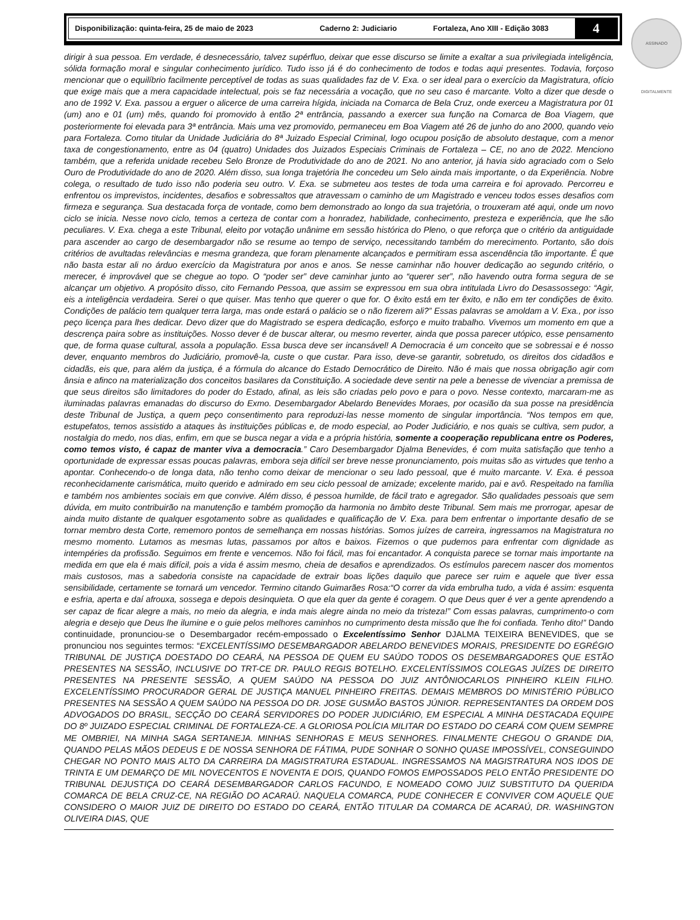Disponibilização: quinta-feira, 25 de maio de 2023 Caderno 2: Judiciario Fortaleza, Ano XIII - Edição 3083
4
ASSINADO DIGITALMENTE
dirigir à sua pessoa. Em verdade, é desnecessário, talvez supérfluo, deixar que esse discurso se limite a exaltar a sua privilegiada inteligência, sólida formação moral e singular conhecimento jurídico. Tudo isso já é do conhecimento de todos e todas aqui presentes. Todavia, forçoso mencionar que o equilíbrio facilmente perceptível de todas as suas qualidades faz de V. Exa. o ser ideal para o exercício da Magistratura, ofício que exige mais que a mera capacidade intelectual, pois se faz necessária a vocação, que no seu caso é marcante. Volto a dizer que desde o ano de 1992 V. Exa. passou a erguer o alicerce de uma carreira hígida, iniciada na Comarca de Bela Cruz, onde exerceu a Magistratura por 01 (um) ano e 01 (um) mês, quando foi promovido à então 2ª entrância, passando a exercer sua função na Comarca de Boa Viagem, que posteriormente foi elevada para 3ª entrância. Mais uma vez promovido, permaneceu em Boa Viagem até 26 de junho do ano 2000, quando veio para Fortaleza. Como titular da Unidade Judiciária do 8ª Juizado Especial Criminal, logo ocupou posição de absoluto destaque, com a menor taxa de congestionamento, entre as 04 (quatro) Unidades dos Juizados Especiais Criminais de Fortaleza – CE, no ano de 2022. Menciono também, que a referida unidade recebeu Selo Bronze de Produtividade do ano de 2021. No ano anterior, já havia sido agraciado com o Selo Ouro de Produtividade do ano de 2020. Além disso, sua longa trajetória lhe concedeu um Selo ainda mais importante, o da Experiência. Nobre colega, o resultado de tudo isso não poderia seu outro. V. Exa. se submeteu aos testes de toda uma carreira e foi aprovado. Percorreu e enfrentou os imprevistos, incidentes, desafios e sobressaltos que atravessam o caminho de um Magistrado e venceu todos esses desafios com firmeza e segurança. Sua destacada força de vontade, como bem demonstrado ao longo da sua trajetória, o trouxeram até aqui, onde um novo ciclo se inicia. Nesse novo ciclo, temos a certeza de contar com a honradez, habilidade, conhecimento, presteza e experiência, que lhe são peculiares. V. Exa. chega a este Tribunal, eleito por votação unânime em sessão histórica do Pleno, o que reforça que o critério da antiguidade para ascender ao cargo de desembargador não se resume ao tempo de serviço, necessitando também do merecimento. Portanto, são dois critérios de avultadas relevâncias e mesma grandeza, que foram plenamente alcançados e permitiram essa ascendência tão importante. É que não basta estar ali no árduo exercício da Magistratura por anos e anos. Se nesse caminhar não houver dedicação ao segundo critério, o merecer, é improvável que se chegue ao topo. O “poder ser” deve caminhar junto ao “querer ser”, não havendo outra forma segura de se alcançar um objetivo. A propósito disso, cito Fernando Pessoa, que assim se expressou em sua obra intitulada Livro do Desassossego: “Agir, eis a inteligência verdadeira. Serei o que quiser. Mas tenho que querer o que for. O êxito está em ter êxito, e não em ter condições de êxito. Condições de palácio tem qualquer terra larga, mas onde estará o palácio se o não fizerem ali?” Essas palavras se amoldam a V. Exa., por isso peço licença para lhes dedicar. Devo dizer que do Magistrado se espera dedicação, esforço e muito trabalho. Vivemos um momento em que a descrença paira sobre as instituições. Nosso dever é de buscar alterar, ou mesmo reverter, ainda que possa parecer utópico, esse pensamento que, de forma quase cultural, assola a população. Essa busca deve ser incansável! A Democracia é um conceito que se sobressai e é nosso dever, enquanto membros do Judiciário, promovê-la, custe o que custar. Para isso, deve-se garantir, sobretudo, os direitos dos cidadãos e cidadãs, eis que, para além da justiça, é a fórmula do alcance do Estado Democrático de Direito. Não é mais que nossa obrigação agir com ânsia e afinco na materialização dos conceitos basilares da Constituição. A sociedade deve sentir na pele a benesse de vivenciar a premissa de que seus direitos são limitadores do poder do Estado, afinal, as leis são criadas pelo povo e para o povo. Nesse contexto, marcaram-me as iluminadas palavras emanadas do discurso do Exmo. Desembargador Abelardo Benevides Moraes, por ocasião da sua posse na presidência deste Tribunal de Justiça, a quem peço consentimento para reproduzi-las nesse momento de singular importância. “Nos tempos em que, estupefatos, temos assistido a ataques às instituições públicas e, de modo especial, ao Poder Judiciário, e nos quais se cultiva, sem pudor, a nostalgia do medo, nos dias, enfim, em que se busca negar a vida e a própria história, somente a cooperação republicana entre os Poderes, como temos visto, é capaz de manter viva a democracia.” Caro Desembargador Djalma Benevides, é com muita satisfação que tenho a oportunidade de expressar essas poucas palavras, embora seja difícil ser breve nesse pronunciamento, pois muitas são as virtudes que tenho a apontar. Conhecendo-o de longa data, não tenho como deixar de mencionar o seu lado pessoal, que é muito marcante. V. Exa. é pessoa reconhecidamente carismática, muito querido e admirado em seu ciclo pessoal de amizade; excelente marido, pai e avô. Respeitado na família e também nos ambientes sociais em que convive. Além disso, é pessoa humilde, de fácil trato e agregador. São qualidades pessoais que sem dúvida, em muito contribuirão na manutenção e também promoção da harmonia no âmbito deste Tribunal. Sem mais me prorrogar, apesar de ainda muito distante de qualquer esgotamento sobre as qualidades e qualificação de V. Exa. para bem enfrentar o importante desafio de se tornar membro desta Corte, rememoro pontos de semelhança em nossas histórias. Somos juízes de carreira, ingressamos na Magistratura no mesmo momento. Lutamos as mesmas lutas, passamos por altos e baixos. Fizemos o que pudemos para enfrentar com dignidade as intempéries da profissão. Seguimos em frente e vencemos. Não foi fácil, mas foi encantador. A conquista parece se tornar mais importante na medida em que ela é mais difícil, pois a vida é assim mesmo, cheia de desafios e aprendizados. Os estímulos parecem nascer dos momentos mais custosos, mas a sabedoria consiste na capacidade de extrair boas lições daquilo que parece ser ruim e aquele que tiver essa sensibilidade, certamente se tornará um vencedor. Termino citando Guimarães Rosa:“O correr da vida embrulha tudo, a vida é assim: esquenta e esfria, aperta e daí afrouxa, sossega e depois desinquieta. O que ela quer da gente é coragem. O que Deus quer é ver a gente aprendendo a ser capaz de ficar alegre a mais, no meio da alegria, e inda mais alegre ainda no meio da tristeza!” Com essas palavras, cumprimento-o com alegria e desejo que Deus lhe ilumine e o guie pelos melhores caminhos no cumprimento desta missão que lhe foi confiada. Tenho dito!” Dando continuidade, pronunciou-se o Desembargador recém-empossado o Excelentíssimo Senhor DJALMA TEIXEIRA BENEVIDES, que se pronunciou nos seguintes termos: “EXCELENTÍSSIMO DESEMBARGADOR ABELARDO BENEVIDES MORAIS, PRESIDENTE DO EGRÉGIO TRIBUNAL DE JUSTIÇA DOESTADO DO CEARÁ, NA PESSOA DE QUEM EU SAÚDO TODOS OS DESEMBARGADORES QUE ESTÃO PRESENTES NA SESSÃO, INCLUSIVE DO TRT-CE DR. PAULO REGIS BOTELHO. EXCELENTÍSSIMOS COLEGAS JUÍZES DE DIREITO PRESENTES NA PRESENTE SESSÃO, A QUEM SAÚDO NA PESSOA DO JUIZ ANTÔNIOCARLOS PINHEIRO KLEIN FILHO. EXCELENTÍSSIMO PROCURADOR GERAL DE JUSTIÇA MANUEL PINHEIRO FREITAS. DEMAIS MEMBROS DO MINISTÉRIO PÚBLICO PRESENTES NA SESSÃO A QUEM SAÚDO NA PESSOA DO DR. JOSE GUSMÃO BASTOS JÚNIOR. REPRESENTANTES DA ORDEM DOS ADVOGADOS DO BRASIL, SECÇÃO DO CEARÁ SERVIDORES DO PODER JUDICIÁRIO, EM ESPECIAL A MINHA DESTACADA EQUIPE DO 8º JUIZADO ESPECIAL CRIMINAL DE FORTALEZA-CE. A GLORIOSA POLÍCIA MILITAR DO ESTADO DO CEARÁ COM QUEM SEMPRE ME OMBRIEI, NA MINHA SAGA SERTANEJA. MINHAS SENHORAS E MEUS SENHORES. FINALMENTE CHEGOU O GRANDE DIA, QUANDO PELAS MÃOS DEDEUS E DE NOSSA SENHORA DE FÁTIMA, PUDE SONHAR O SONHO QUASE IMPOSSÍVEL, CONSEGUINDO CHEGAR NO PONTO MAIS ALTO DA CARREIRA DA MAGISTRATURA ESTADUAL. INGRESSAMOS NA MAGISTRATURA NOS IDOS DE TRINTA E UM DEMARÇO DE MIL NOVECENTOS E NOVENTA E DOIS, QUANDO FOMOS EMPOSSADOS PELO ENTÃO PRESIDENTE DO TRIBUNAL DEJUSTIÇA DO CEARÁ DESEMBARGADOR CARLOS FACUNDO, E NOMEADO COMO JUIZ SUBSTITUTO DA QUERIDA COMARCA DE BELA CRUZ-CE, NA REGIÃO DO ACARAÚ. NAQUELA COMARCA, PUDE CONHECER E CONVIVER COM AQUELE QUE CONSIDERO O MAIOR JUIZ DE DIREITO DO ESTADO DO CEARÁ, ENTÃO TITULAR DA COMARCA DE ACARAÚ, DR. WASHINGTON OLIVEIRA DIAS, QUE